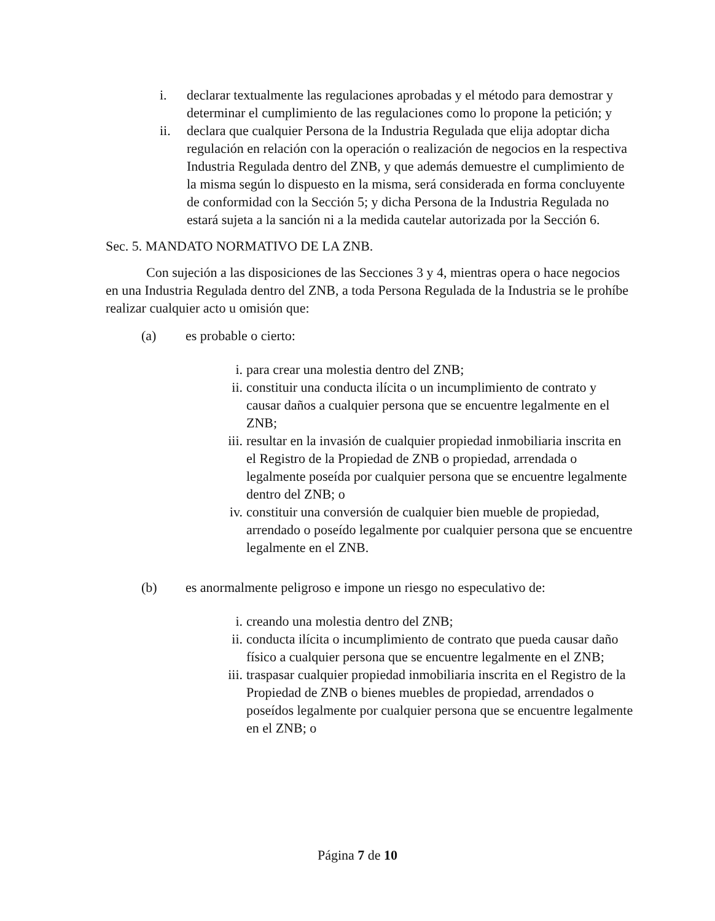i. declarar textualmente las regulaciones aprobadas y el método para demostrar y determinar el cumplimiento de las regulaciones como lo propone la petición; y
ii. declara que cualquier Persona de la Industria Regulada que elija adoptar dicha regulación en relación con la operación o realización de negocios en la respectiva Industria Regulada dentro del ZNB, y que además demuestre el cumplimiento de la misma según lo dispuesto en la misma, será considerada en forma concluyente de conformidad con la Sección 5; y dicha Persona de la Industria Regulada no estará sujeta a la sanción ni a la medida cautelar autorizada por la Sección 6.
Sec. 5. MANDATO NORMATIVO DE LA ZNB.
Con sujeción a las disposiciones de las Secciones 3 y 4, mientras opera o hace negocios en una Industria Regulada dentro del ZNB, a toda Persona Regulada de la Industria se le prohíbe realizar cualquier acto u omisión que:
(a) es probable o cierto:
i. para crear una molestia dentro del ZNB;
ii. constituir una conducta ilícita o un incumplimiento de contrato y causar daños a cualquier persona que se encuentre legalmente en el ZNB;
iii. resultar en la invasión de cualquier propiedad inmobiliaria inscrita en el Registro de la Propiedad de ZNB o propiedad, arrendada o legalmente poseída por cualquier persona que se encuentre legalmente dentro del ZNB; o
iv. constituir una conversión de cualquier bien mueble de propiedad, arrendado o poseído legalmente por cualquier persona que se encuentre legalmente en el ZNB.
(b) es anormalmente peligroso e impone un riesgo no especulativo de:
i. creando una molestia dentro del ZNB;
ii. conducta ilícita o incumplimiento de contrato que pueda causar daño físico a cualquier persona que se encuentre legalmente en el ZNB;
iii. traspasar cualquier propiedad inmobiliaria inscrita en el Registro de la Propiedad de ZNB o bienes muebles de propiedad, arrendados o poseídos legalmente por cualquier persona que se encuentre legalmente en el ZNB; o
Página 7 de 10